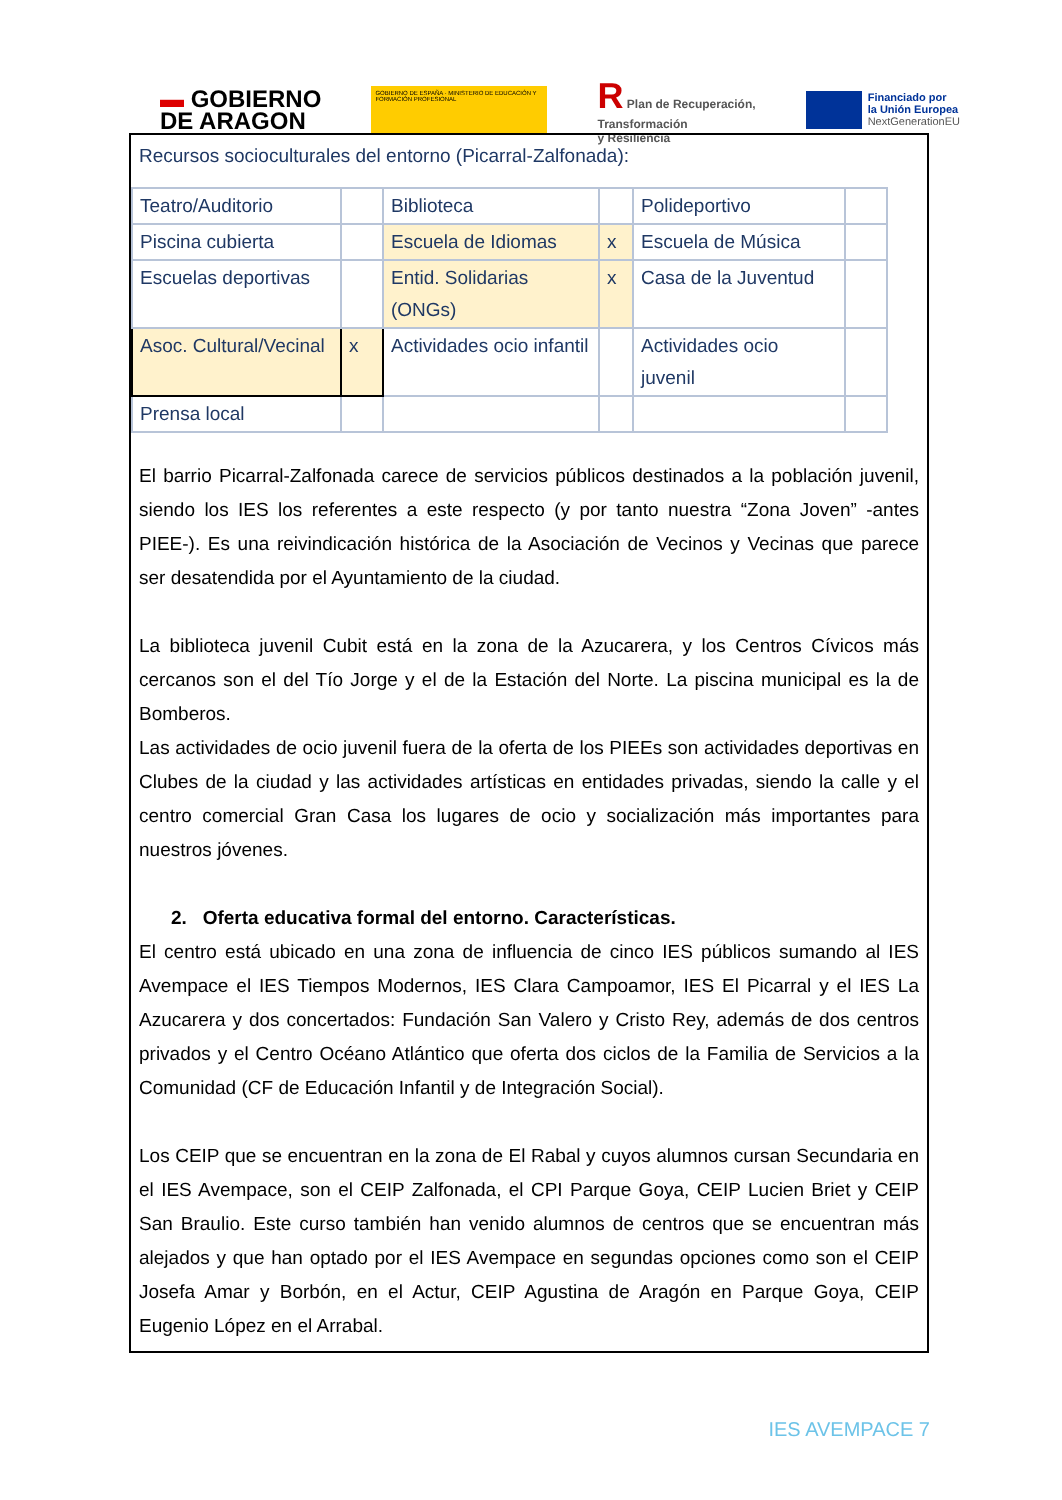▬ GOBIERNO
DE ARAGON
GOBIERNO DE ESPAÑA · MINISTERIO DE EDUCACIÓN Y FORMACIÓN PROFESIONAL
R Plan de Recuperación,
Transformación
y Resiliencia
Financiado por
la Unión Europea
NextGenerationEU
Recursos socioculturales del entorno (Picarral-Zalfonada):
| Teatro/Auditorio | | Biblioteca | | Polideportivo | |
| Piscina cubierta | | Escuela de Idiomas | x | Escuela de Música | |
| Escuelas deportivas | | Entid. Solidarias (ONGs) | x | Casa de la Juventud | |
| Asoc. Cultural/Vecinal | x | Actividades ocio infantil | | Actividades ocio juvenil | |
| Prensa local | | | | | |
El barrio Picarral-Zalfonada carece de servicios públicos destinados a la población juvenil, siendo los IES los referentes a este respecto (y por tanto nuestra “Zona Joven” -antes PIEE-). Es una reivindicación histórica de la Asociación de Vecinos y Vecinas que parece ser desatendida por el Ayuntamiento de la ciudad.
La biblioteca juvenil Cubit está en la zona de la Azucarera, y los Centros Cívicos más cercanos son el del Tío Jorge y el de la Estación del Norte. La piscina municipal es la de Bomberos.
Las actividades de ocio juvenil fuera de la oferta de los PIEEs son actividades deportivas en Clubes de la ciudad y las actividades artísticas en entidades privadas, siendo la calle y el centro comercial Gran Casa los lugares de ocio y socialización más importantes para nuestros jóvenes.
2. Oferta educativa formal del entorno. Características.
El centro está ubicado en una zona de influencia de cinco IES públicos sumando al IES Avempace el IES Tiempos Modernos, IES Clara Campoamor, IES El Picarral y el IES La Azucarera y dos concertados: Fundación San Valero y Cristo Rey, además de dos centros privados y el Centro Océano Atlántico que oferta dos ciclos de la Familia de Servicios a la Comunidad (CF de Educación Infantil y de Integración Social).
Los CEIP que se encuentran en la zona de El Rabal y cuyos alumnos cursan Secundaria en el IES Avempace, son el CEIP Zalfonada, el CPI Parque Goya, CEIP Lucien Briet y CEIP San Braulio. Este curso también han venido alumnos de centros que se encuentran más alejados y que han optado por el IES Avempace en segundas opciones como son el CEIP Josefa Amar y Borbón, en el Actur, CEIP Agustina de Aragón en Parque Goya, CEIP Eugenio López en el Arrabal.
IES AVEMPACE 7